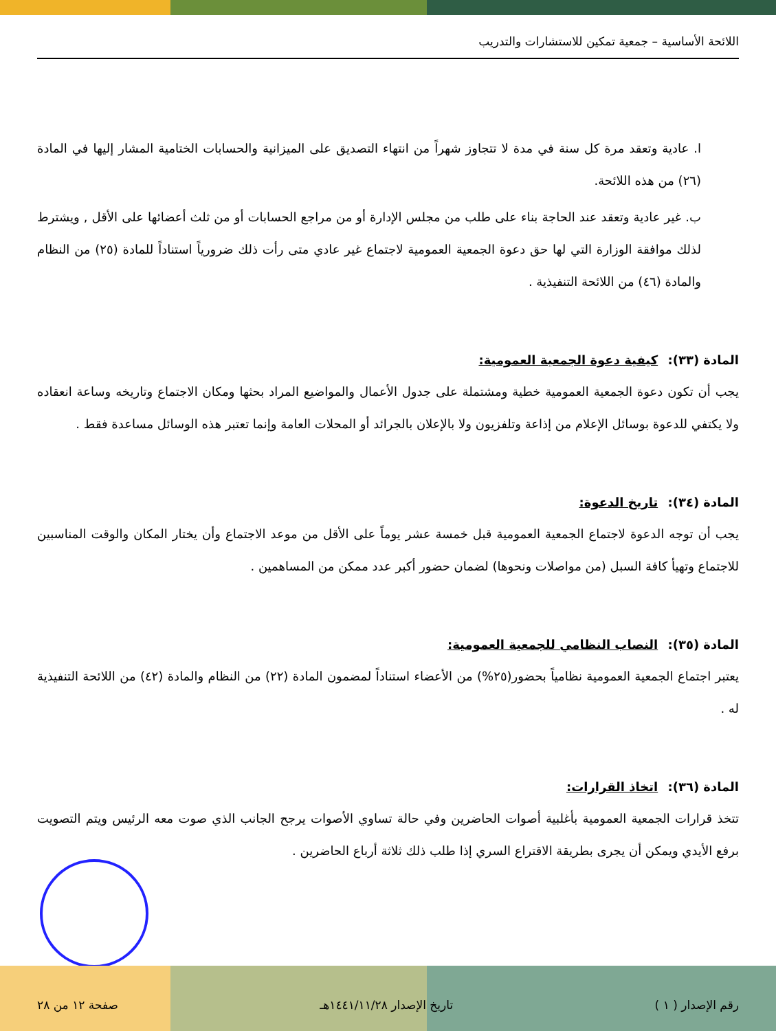اللائحة الأساسية – جمعية تمكين للاستشارات والتدريب
ا. عادية وتعقد مرة كل سنة في مدة لا تتجاوز شهراً من انتهاء التصديق على الميزانية والحسابات الختامية المشار إليها في المادة (٢٦) من هذه اللائحة.
ب. غير عادية وتعقد عند الحاجة بناء على طلب من مجلس الإدارة أو من مراجع الحسابات أو من ثلث أعضائها على الأقل , ويشترط لذلك موافقة الوزارة التي لها حق دعوة الجمعية العمومية لاجتماع غير عادي متى رأت ذلك ضرورياً استناداً للمادة (٢٥) من النظام والمادة (٤٦) من اللائحة التنفيذية .
المادة (٣٣): كيفية دعوة الجمعية العمومية:
يجب أن تكون دعوة الجمعية العمومية خطية ومشتملة على جدول الأعمال والمواضيع المراد بحثها ومكان الاجتماع وتاريخه وساعة انعقاده ولا يكتفي للدعوة بوسائل الإعلام من إذاعة وتلفزيون ولا بالإعلان بالجرائد أو المحلات العامة وإنما تعتبر هذه الوسائل مساعدة فقط .
المادة (٣٤): تاريخ الدعوة:
يجب أن توجه الدعوة لاجتماع الجمعية العمومية قبل خمسة عشر يوماً على الأقل من موعد الاجتماع وأن يختار المكان والوقت المناسبين للاجتماع وتهيأ كافة السبل (من مواصلات ونحوها) لضمان حضور أكبر عدد ممكن من المساهمين .
المادة (٣٥): النصاب النظامي للجمعية العمومية:
يعتبر اجتماع الجمعية العمومية نظامياً بحضور(٢٥%) من الأعضاء استناداً لمضمون المادة (٢٢) من النظام والمادة (٤٢) من اللائحة التنفيذية له .
المادة (٣٦): اتخاذ القرارات:
تتخذ قرارات الجمعية العمومية بأغلبية أصوات الحاضرين وفي حالة تساوي الأصوات يرجح الجانب الذي صوت معه الرئيس ويتم التصويت برفع الأيدي ويمكن أن يجرى بطريقة الاقتراع السري إذا طلب ذلك ثلاثة أرباع الحاضرين .
رقم الإصدار ( ١ ) تاريخ الإصدار ١٤٤١/١١/٢٨هـ صفحة ١٢ من ٢٨